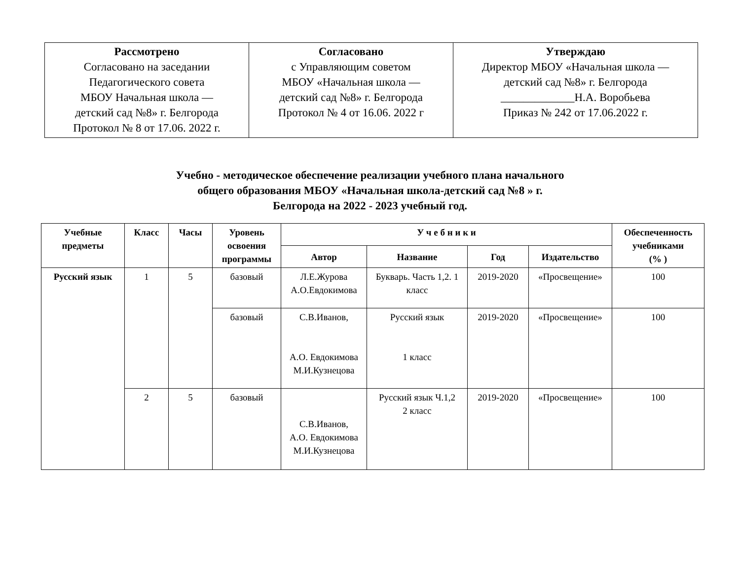| Рассмотрено Согласовано на заседании Педагогического совета МБОУ Начальная школа — детский сад №8» г. Белгорода Протокол № 8 от 17.06. 2022 г. | Согласовано с Управляющим советом МБОУ «Начальная школа — детский сад №8» г. Белгорода Протокол № 4 от 16.06. 2022 г | Утверждаю Директор МБОУ «Начальная школа — детский сад №8» г. Белгорода _____________Н.А. Воробьева Приказ № 242 от 17.06.2022 г. |
Учебно - методическое обеспечение реализации учебного плана начального
общего образования МБОУ «Начальная школа-детский сад №8 » г.
Белгорода на 2022 - 2023 учебный год.
| Учебные предметы | Класс | Часы | Уровень освоения программы | У ч е б н и к и | | | | Обеспеченность учебниками (% ) |
| --- | --- | --- | --- | --- | --- | --- | --- | --- |
| | | | | Автор | Название | Год | Издательство | |
| Русский язык | 1 | 5 | базовый | Л.Е.Журова А.О.Евдокимова | Букварь. Часть 1,2. 1 класс | 2019-2020 | «Просвещение» | 100 |
| | | | базовый | С.В.Иванов, А.О. Евдокимова М.И.Кузнецова | Русский язык 1 класс | 2019-2020 | «Просвещение» | 100 |
| | 2 | 5 | базовый | С.В.Иванов, А.О. Евдокимова М.И.Кузнецова | Русский язык Ч.1,2 2 класс | 2019-2020 | «Просвещение» | 100 |